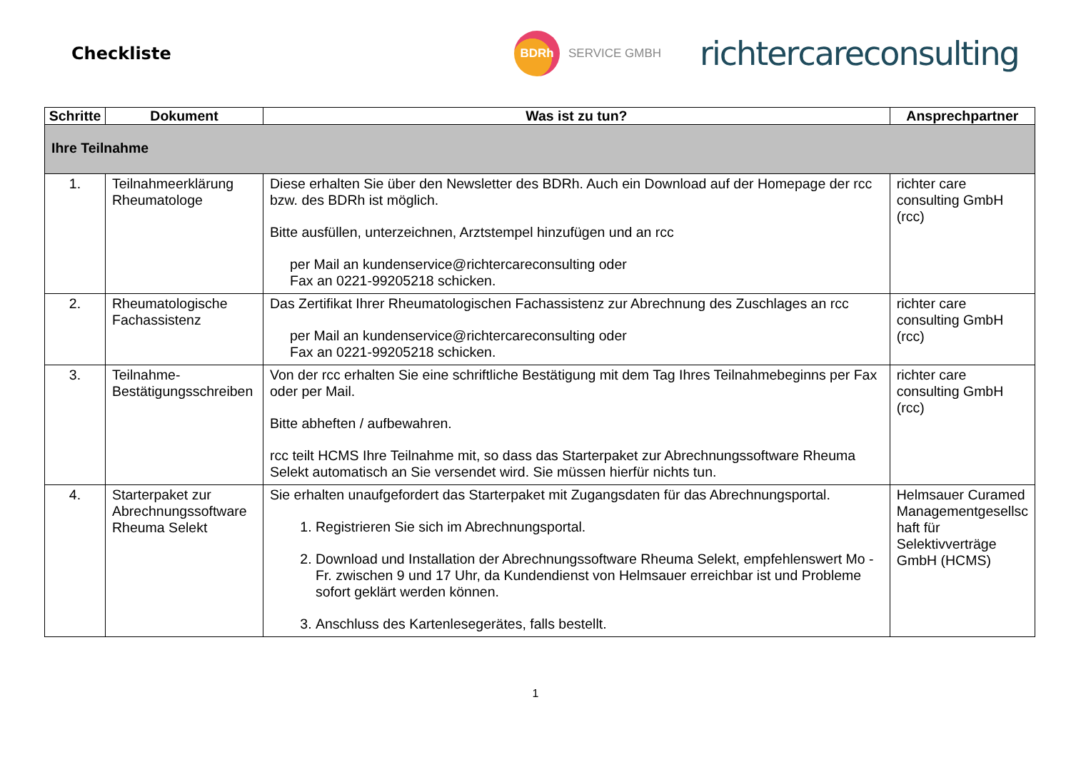Checkliste
BDRh
SERVICE GMBH
richtercareconsulting
| Schritte | Dokument | Was ist zu tun? | Ansprechpartner |
| --- | --- | --- | --- |
| Ihre Teilnahme | | | |
| 1. | Teilnahmeerklärung Rheumatologe | Diese erhalten Sie über den Newsletter des BDRh. Auch ein Download auf der Homepage der rcc bzw. des BDRh ist möglich. Bitte ausfüllen, unterzeichnen, Arztstempel hinzufügen und an rcc per Mail an kundenservice@richtercareconsulting oder Fax an 0221-99205218 schicken. | richter care consulting GmbH (rcc) |
| 2. | Rheumatologische Fachassistenz | Das Zertifikat Ihrer Rheumatologischen Fachassistenz zur Abrechnung des Zuschlages an rcc per Mail an kundenservice@richtercareconsulting oder Fax an 0221-99205218 schicken. | richter care consulting GmbH (rcc) |
| 3. | Teilnahme-Bestätigungsschreiben | Von der rcc erhalten Sie eine schriftliche Bestätigung mit dem Tag Ihres Teilnahmebeginns per Fax oder per Mail. Bitte abheften / aufbewahren. rcc teilt HCMS Ihre Teilnahme mit, so dass das Starterpaket zur Abrechnungssoftware Rheuma Selekt automatisch an Sie versendet wird. Sie müssen hierfür nichts tun. | richter care consulting GmbH (rcc) |
| 4. | Starterpaket zur Abrechnungssoftware Rheuma Selekt | Sie erhalten unaufgefordert das Starterpaket mit Zugangsdaten für das Abrechnungsportal. 1. Registrieren Sie sich im Abrechnungsportal. 2. Download und Installation der Abrechnungssoftware Rheuma Selekt, empfehlenswert Mo - Fr. zwischen 9 und 17 Uhr, da Kundendienst von Helmsauer erreichbar ist und Probleme sofort geklärt werden können. 3. Anschluss des Kartenlesegerätes, falls bestellt. | Helmsauer Curamed Managementgesellsc haft für Selektivverträge GmbH (HCMS) |
1